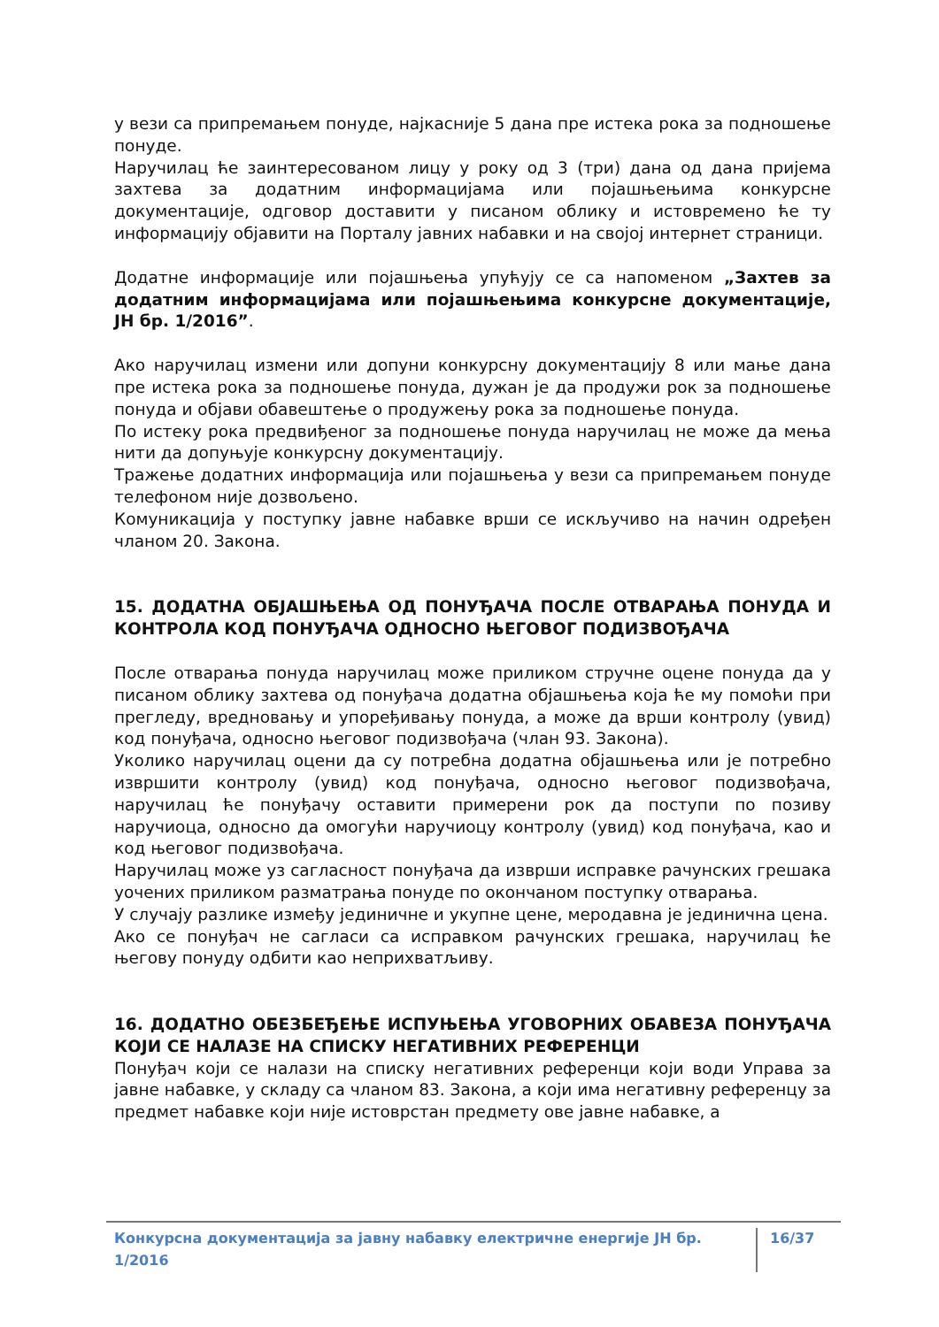у вези са припремањем понуде, најкасније 5 дана пре истека рока за подношење понуде.
Наручилац ће заинтересованом лицу у року од 3 (три) дана од дана пријема захтева за додатним информацијама или појашњењима конкурсне документације, одговор доставити у писаном облику и истовремено ће ту информацију објавити на Порталу јавних набавки и на својој интернет страници.
Додатне информације или појашњења упућују се са напоменом „Захтев за додатним информацијама или појашњењима конкурсне документације, ЈН бр. 1/2016”.
Ако наручилац измени или допуни конкурсну документацију 8 или мање дана пре истека рока за подношење понуда, дужан је да продужи рок за подношење понуда и објави обавештење о продужењу рока за подношење понуда.
По истеку рока предвиђеног за подношење понуда наручилац не може да мења нити да допуњује конкурсну документацију.
Тражење додатних информација или појашњења у вези са припремањем понуде телефоном није дозвољено.
Комуникација у поступку јавне набавке врши се искључиво на начин одређен чланом 20. Закона.
15. ДОДАТНА ОБЈАШЊЕЊА ОД ПОНУЂАЧА ПОСЛЕ ОТВАРАЊА ПОНУДА И КОНТРОЛА КОД ПОНУЂАЧА ОДНОСНО ЊЕГОВОГ ПОДИЗВОЂАЧА
После отварања понуда наручилац може приликом стручне оцене понуда да у писаном облику захтева од понуђача додатна објашњења која ће му помоћи при прегледу, вредновању и упоређивању понуда, а може да врши контролу (увид) код понуђача, односно његовог подизвођача (члан 93. Закона).
Уколико наручилац оцени да су потребна додатна објашњења или је потребно извршити контролу (увид) код понуђача, односно његовог подизвођача, наручилац ће понуђачу оставити примерени рок да поступи по позиву наручиоца, односно да омогући наручиоцу контролу (увид) код понуђача, као и код његовог подизвођача.
Наручилац може уз сагласност понуђача да изврши исправке рачунских грешака уочених приликом разматрања понуде по окончаном поступку отварања.
У случају разлике између јединичне и укупне цене, меродавна је јединична цена.
Ако се понуђач не сагласи са исправком рачунских грешака, наручилац ће његову понуду одбити као неприхватљиву.
16. ДОДАТНО ОБЕЗБЕЂЕЊЕ ИСПУЊЕЊА УГОВОРНИХ ОБАВЕЗА ПОНУЂАЧА КОЈИ СЕ НАЛАЗЕ НА СПИСКУ НЕГАТИВНИХ РЕФЕРЕНЦИ
Понуђач који се налази на списку негативних референци који води Управа за јавне набавке, у складу са чланом 83. Закона, а који има негативну референцу за предмет набавке који није истоврстан предмету ове јавне набавке, а
Конкурсна документација за јавну набавку електричне енергије ЈН бр. 1/2016 16/37